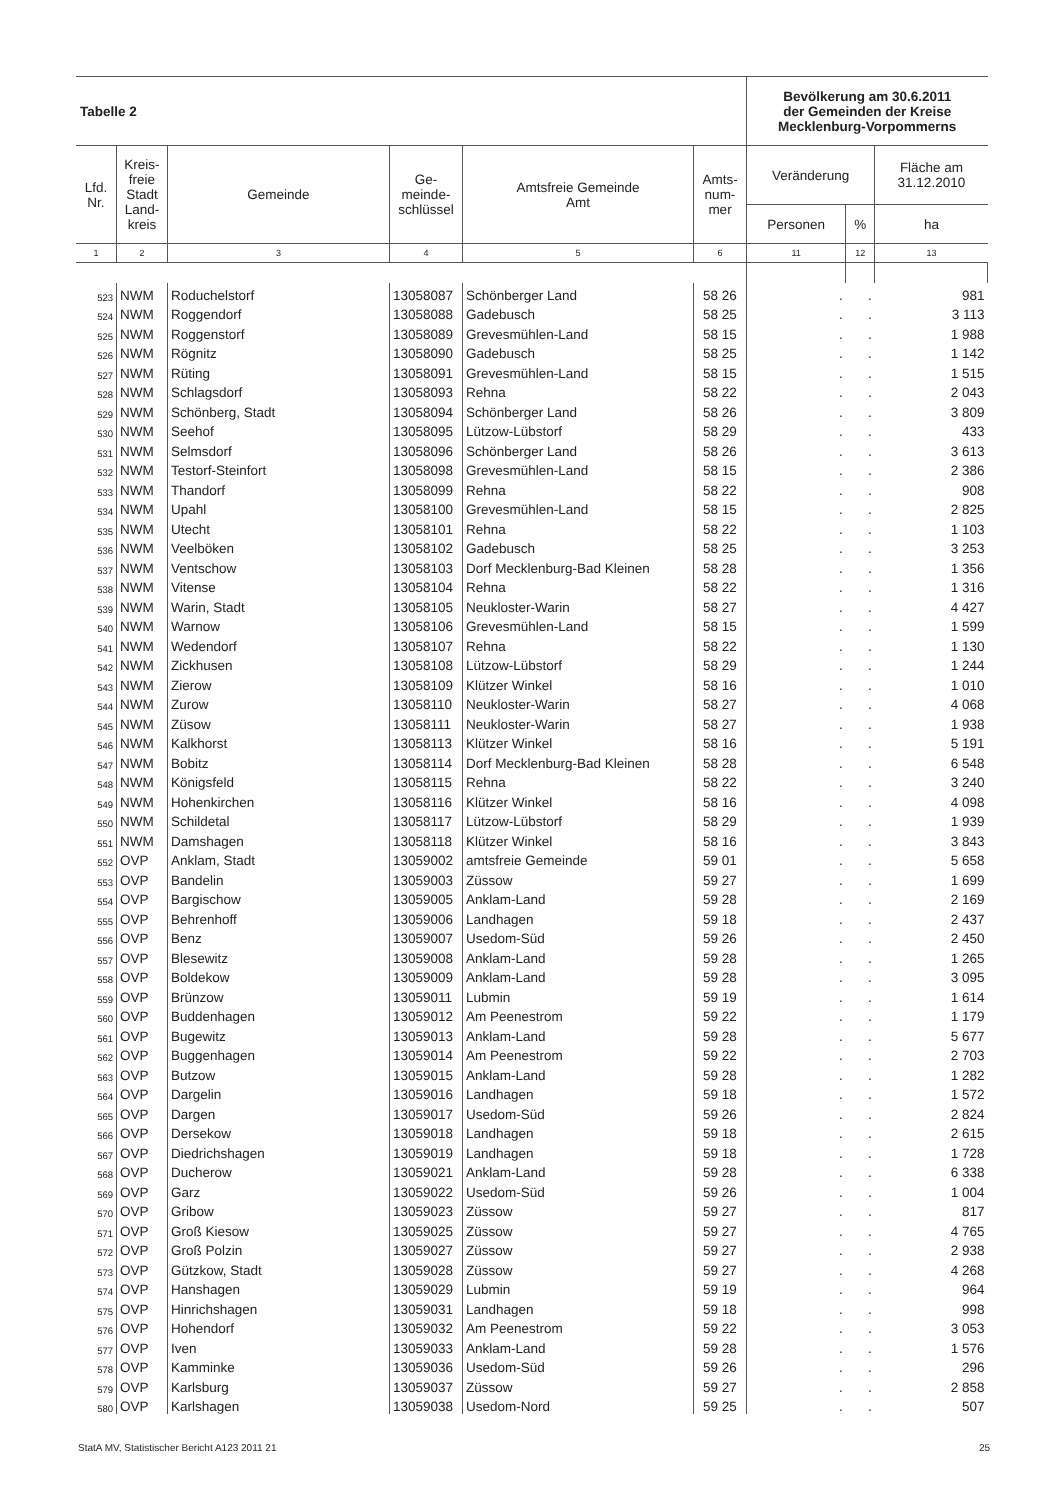| Tabelle 2 | | | | | | Bevölkerung am 30.6.2011 der Gemeinden der Kreise Mecklenburg-Vorpommerns | | |
| --- | --- | --- | --- | --- | --- | --- | --- | --- |
| Lfd. Nr. | Kreis- freie Stadt Land- kreis | Gemeinde | Ge- meinde- schlüssel | Amtsfreie Gemeinde Amt | Amts- num- mer | Veränderung | | Fläche am 31.12.2010 |
| | | | | | | Personen | % | ha |
| 1 | 2 | 3 | 4 | 5 | 6 | 11 | 12 | 13 |
| 523 | NWM | Roduchelstorf | 13058087 | Schönberger Land | 58 26 | . | . | 981 |
| 524 | NWM | Roggendorf | 13058088 | Gadebusch | 58 25 | . | . | 3 113 |
| 525 | NWM | Roggenstorf | 13058089 | Grevesmühlen-Land | 58 15 | . | . | 1 988 |
| 526 | NWM | Rögnitz | 13058090 | Gadebusch | 58 25 | . | . | 1 142 |
| 527 | NWM | Rüting | 13058091 | Grevesmühlen-Land | 58 15 | . | . | 1 515 |
| 528 | NWM | Schlagsdorf | 13058093 | Rehna | 58 22 | . | . | 2 043 |
| 529 | NWM | Schönberg, Stadt | 13058094 | Schönberger Land | 58 26 | . | . | 3 809 |
| 530 | NWM | Seehof | 13058095 | Lützow-Lübstorf | 58 29 | . | . | 433 |
| 531 | NWM | Selmsdorf | 13058096 | Schönberger Land | 58 26 | . | . | 3 613 |
| 532 | NWM | Testorf-Steinfort | 13058098 | Grevesmühlen-Land | 58 15 | . | . | 2 386 |
| 533 | NWM | Thandorf | 13058099 | Rehna | 58 22 | . | . | 908 |
| 534 | NWM | Upahl | 13058100 | Grevesmühlen-Land | 58 15 | . | . | 2 825 |
| 535 | NWM | Utecht | 13058101 | Rehna | 58 22 | . | . | 1 103 |
| 536 | NWM | Veelböken | 13058102 | Gadebusch | 58 25 | . | . | 3 253 |
| 537 | NWM | Ventschow | 13058103 | Dorf Mecklenburg-Bad Kleinen | 58 28 | . | . | 1 356 |
| 538 | NWM | Vitense | 13058104 | Rehna | 58 22 | . | . | 1 316 |
| 539 | NWM | Warin, Stadt | 13058105 | Neukloster-Warin | 58 27 | . | . | 4 427 |
| 540 | NWM | Warnow | 13058106 | Grevesmühlen-Land | 58 15 | . | . | 1 599 |
| 541 | NWM | Wedendorf | 13058107 | Rehna | 58 22 | . | . | 1 130 |
| 542 | NWM | Zickhusen | 13058108 | Lützow-Lübstorf | 58 29 | . | . | 1 244 |
| 543 | NWM | Zierow | 13058109 | Klützer Winkel | 58 16 | . | . | 1 010 |
| 544 | NWM | Zurow | 13058110 | Neukloster-Warin | 58 27 | . | . | 4 068 |
| 545 | NWM | Züsow | 13058111 | Neukloster-Warin | 58 27 | . | . | 1 938 |
| 546 | NWM | Kalkhorst | 13058113 | Klützer Winkel | 58 16 | . | . | 5 191 |
| 547 | NWM | Bobitz | 13058114 | Dorf Mecklenburg-Bad Kleinen | 58 28 | . | . | 6 548 |
| 548 | NWM | Königsfeld | 13058115 | Rehna | 58 22 | . | . | 3 240 |
| 549 | NWM | Hohenkirchen | 13058116 | Klützer Winkel | 58 16 | . | . | 4 098 |
| 550 | NWM | Schildetal | 13058117 | Lützow-Lübstorf | 58 29 | . | . | 1 939 |
| 551 | NWM | Damshagen | 13058118 | Klützer Winkel | 58 16 | . | . | 3 843 |
| 552 | OVP | Anklam, Stadt | 13059002 | amtsfreie Gemeinde | 59 01 | . | . | 5 658 |
| 553 | OVP | Bandelin | 13059003 | Züssow | 59 27 | . | . | 1 699 |
| 554 | OVP | Bargischow | 13059005 | Anklam-Land | 59 28 | . | . | 2 169 |
| 555 | OVP | Behrenhoff | 13059006 | Landhagen | 59 18 | . | . | 2 437 |
| 556 | OVP | Benz | 13059007 | Usedom-Süd | 59 26 | . | . | 2 450 |
| 557 | OVP | Blesewitz | 13059008 | Anklam-Land | 59 28 | . | . | 1 265 |
| 558 | OVP | Boldekow | 13059009 | Anklam-Land | 59 28 | . | . | 3 095 |
| 559 | OVP | Brünzow | 13059011 | Lubmin | 59 19 | . | . | 1 614 |
| 560 | OVP | Buddenhagen | 13059012 | Am Peenestrom | 59 22 | . | . | 1 179 |
| 561 | OVP | Bugewitz | 13059013 | Anklam-Land | 59 28 | . | . | 5 677 |
| 562 | OVP | Buggenhagen | 13059014 | Am Peenestrom | 59 22 | . | . | 2 703 |
| 563 | OVP | Butzow | 13059015 | Anklam-Land | 59 28 | . | . | 1 282 |
| 564 | OVP | Dargelin | 13059016 | Landhagen | 59 18 | . | . | 1 572 |
| 565 | OVP | Dargen | 13059017 | Usedom-Süd | 59 26 | . | . | 2 824 |
| 566 | OVP | Dersekow | 13059018 | Landhagen | 59 18 | . | . | 2 615 |
| 567 | OVP | Diedrichshagen | 13059019 | Landhagen | 59 18 | . | . | 1 728 |
| 568 | OVP | Ducherow | 13059021 | Anklam-Land | 59 28 | . | . | 6 338 |
| 569 | OVP | Garz | 13059022 | Usedom-Süd | 59 26 | . | . | 1 004 |
| 570 | OVP | Gribow | 13059023 | Züssow | 59 27 | . | . | 817 |
| 571 | OVP | Groß Kiesow | 13059025 | Züssow | 59 27 | . | . | 4 765 |
| 572 | OVP | Groß Polzin | 13059027 | Züssow | 59 27 | . | . | 2 938 |
| 573 | OVP | Gützkow, Stadt | 13059028 | Züssow | 59 27 | . | . | 4 268 |
| 574 | OVP | Hanshagen | 13059029 | Lubmin | 59 19 | . | . | 964 |
| 575 | OVP | Hinrichshagen | 13059031 | Landhagen | 59 18 | . | . | 998 |
| 576 | OVP | Hohendorf | 13059032 | Am Peenestrom | 59 22 | . | . | 3 053 |
| 577 | OVP | Iven | 13059033 | Anklam-Land | 59 28 | . | . | 1 576 |
| 578 | OVP | Kamminke | 13059036 | Usedom-Süd | 59 26 | . | . | 296 |
| 579 | OVP | Karlsburg | 13059037 | Züssow | 59 27 | . | . | 2 858 |
| 580 | OVP | Karlshagen | 13059038 | Usedom-Nord | 59 25 | . | . | 507 |
StatA MV, Statistischer Bericht A123 2011 21 25